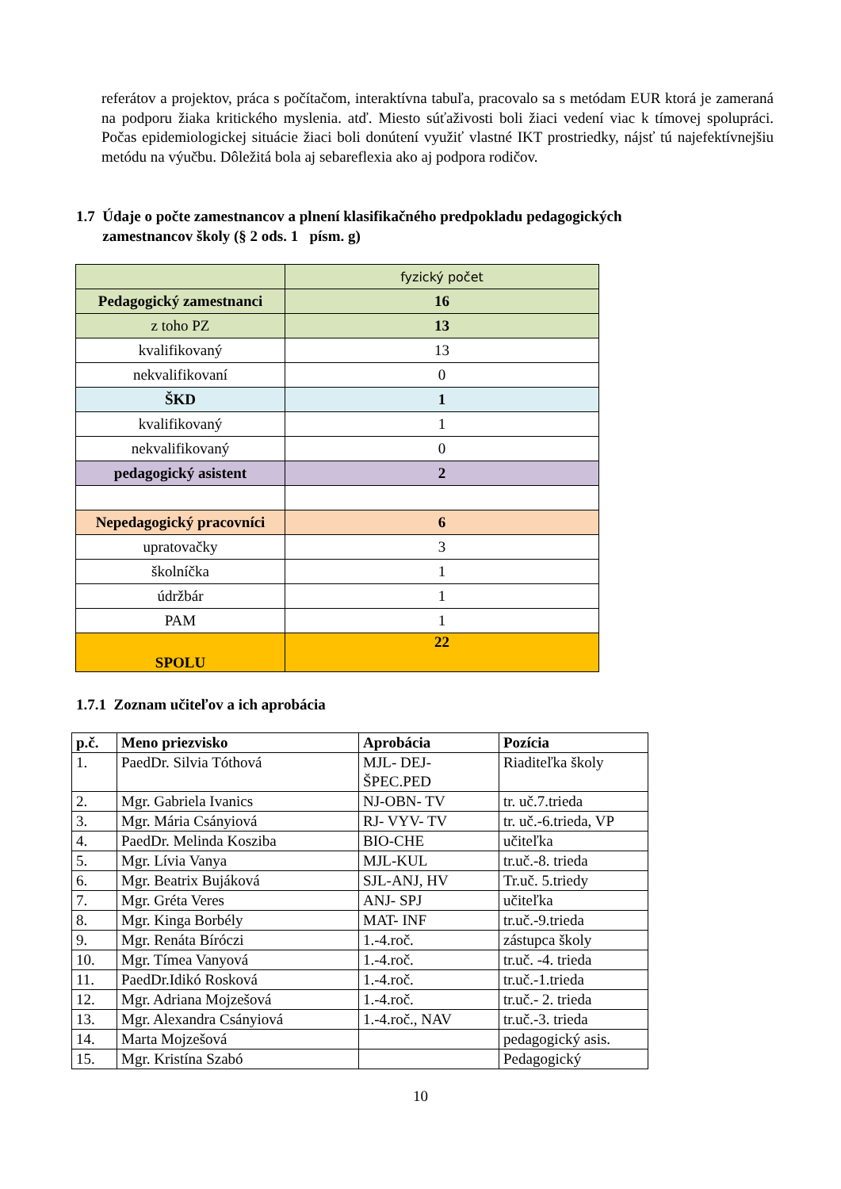referátov a projektov, práca s počítačom, interaktívna tabuľa, pracovalo sa s metódam EUR ktorá je zameraná na podporu žiaka kritického myslenia. atď. Miesto súťaživosti boli žiaci vedení viac k tímovej spolupráci. Počas epidemiologickej situácie žiaci boli donútení využiť vlastné IKT prostriedky, nájsť tú najefektívnejšiu metódu na výučbu. Dôležitá bola aj sebareflexia ako aj podpora rodičov.
1.7 Údaje o počte zamestnancov a plnení klasifikačného predpokladu pedagogických
zamestnancov školy (§ 2 ods. 1 písm. g)
| | fyzický počet |
| Pedagogický zamestnanci | 16 |
| z toho PZ | 13 |
| kvalifikovaný | 13 |
| nekvalifikovaní | 0 |
| ŠKD | 1 |
| kvalifikovaný | 1 |
| nekvalifikovaný | 0 |
| pedagogický asistent | 2 |
| Nepedagogický pracovníci | 6 |
| upratovačky | 3 |
| školníčka | 1 |
| údržbár | 1 |
| PAM | 1 |
| SPOLU | 22 |
1.7.1 Zoznam učiteľov a ich aprobácia
| p.č. | Meno priezvisko | Aprobácia | Pozícia |
| --- | --- | --- | --- |
| 1. | PaedDr. Silvia Tóthová | MJL- DEJ- ŠPEC.PED | Riaditeľka školy |
| 2. | Mgr. Gabriela Ivanics | NJ-OBN- TV | tr. uč.7.trieda |
| 3. | Mgr. Mária Csányiová | RJ- VYV- TV | tr. uč.-6.trieda, VP |
| 4. | PaedDr. Melinda Kosziba | BIO-CHE | učiteľka |
| 5. | Mgr. Lívia Vanya | MJL-KUL | tr.uč.-8. trieda |
| 6. | Mgr. Beatrix Bujáková | SJL-ANJ, HV | Tr.uč. 5.triedy |
| 7. | Mgr. Gréta Veres | ANJ- SPJ | učiteľka |
| 8. | Mgr. Kinga Borbély | MAT- INF | tr.uč.-9.trieda |
| 9. | Mgr. Renáta Bíróczi | 1.-4.roč. | zástupca školy |
| 10. | Mgr. Tímea Vanyová | 1.-4.roč. | tr.uč. -4. trieda |
| 11. | PaedDr.Idikó Rosková | 1.-4.roč. | tr.uč.-1.trieda |
| 12. | Mgr. Adriana Mojzešová | 1.-4.roč. | tr.uč.- 2. trieda |
| 13. | Mgr. Alexandra Csányiová | 1.-4.roč., NAV | tr.uč.-3. trieda |
| 14. | Marta Mojzešová | | pedagogický asis. |
| 15. | Mgr. Kristína Szabó | | Pedagogický |
10